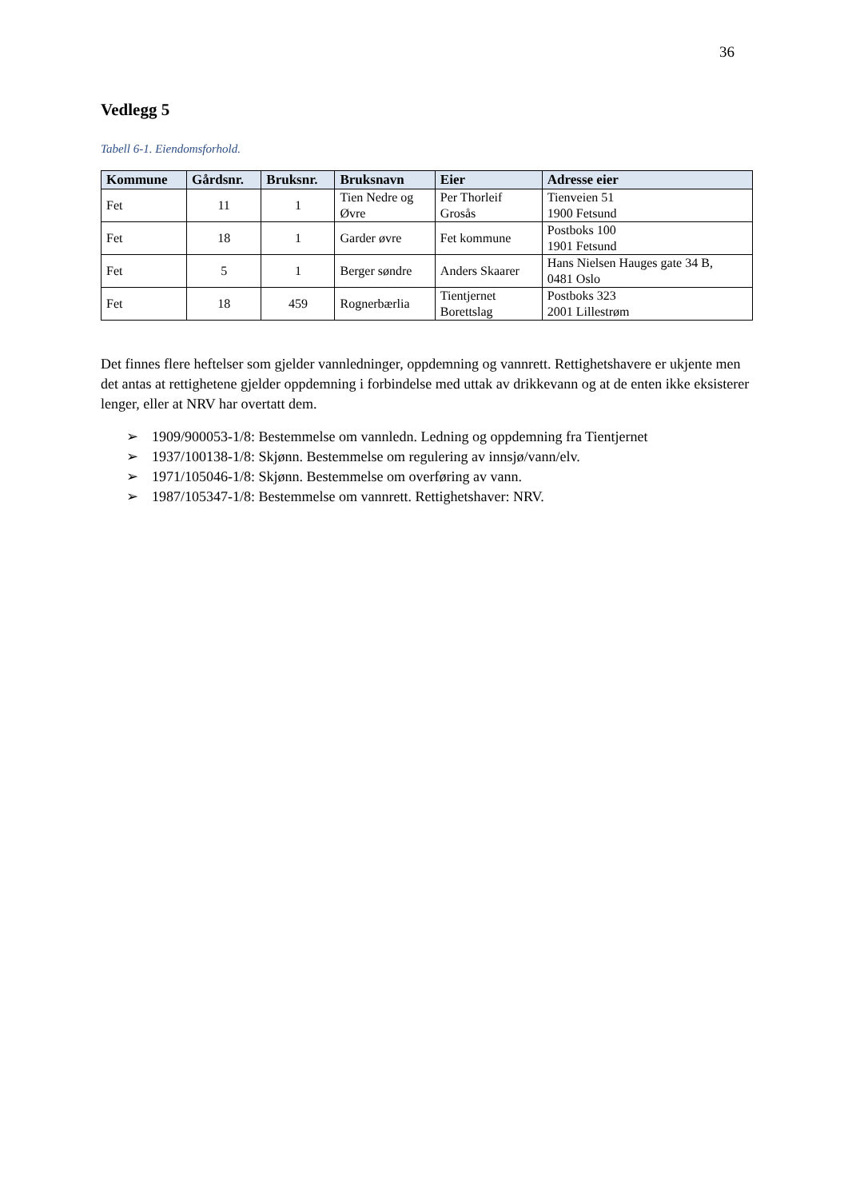36
Vedlegg 5
Tabell 6-1. Eiendomsforhold.
| Kommune | Gårdsnr. | Bruksnr. | Bruksnavn | Eier | Adresse eier |
| --- | --- | --- | --- | --- | --- |
| Fet | 11 | 1 | Tien Nedre og Øvre | Per Thorleif Grosås | Tienveien 51 1900 Fetsund |
| Fet | 18 | 1 | Garder øvre | Fet kommune | Postboks 100 1901 Fetsund |
| Fet | 5 | 1 | Berger søndre | Anders Skaarer | Hans Nielsen Hauges gate 34 B, 0481 Oslo |
| Fet | 18 | 459 | Rognerbærlia | Tientjernet Borettslag | Postboks 323 2001 Lillestrøm |
Det finnes flere heftelser som gjelder vannledninger, oppdemning og vannrett. Rettighetshavere er ukjente men det antas at rettighetene gjelder oppdemning i forbindelse med uttak av drikkevann og at de enten ikke eksisterer lenger, eller at NRV har overtatt dem.
➢ 1909/900053-1/8: Bestemmelse om vannledn. Ledning og oppdemning fra Tientjernet
➢ 1937/100138-1/8: Skjønn. Bestemmelse om regulering av innsjø/vann/elv.
➢ 1971/105046-1/8: Skjønn. Bestemmelse om overføring av vann.
➢ 1987/105347-1/8: Bestemmelse om vannrett. Rettighetshaver: NRV.